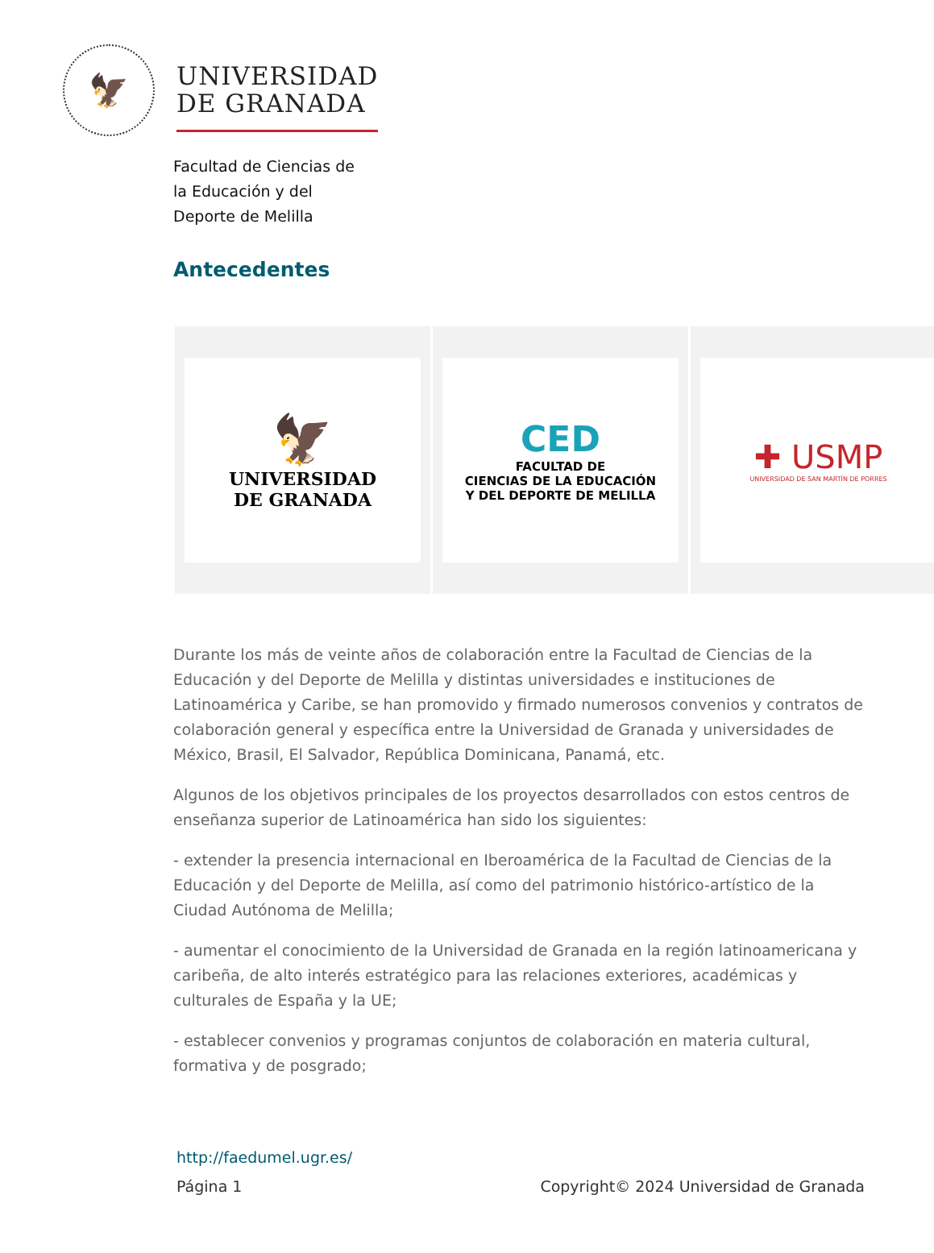🦅
UNIVERSIDAD
DE GRANADA
Facultad de Ciencias de
la Educación y del
Deporte de Melilla
Antecedentes
🦅
UNIVERSIDAD
DE GRANADA
CED
FACULTAD DE
CIENCIAS DE LA EDUCACIÓN
Y DEL DEPORTE DE MELILLA
✚ USMP
UNIVERSIDAD DE SAN MARTÍN DE PORRES
Durante los más de veinte años de colaboración entre la Facultad de Ciencias de la Educación y del Deporte de Melilla y distintas universidades e instituciones de Latinoamérica y Caribe, se han promovido y firmado numerosos convenios y contratos de colaboración general y específica entre la Universidad de Granada y universidades de México, Brasil, El Salvador, República Dominicana, Panamá, etc.
Algunos de los objetivos principales de los proyectos desarrollados con estos centros de enseñanza superior de Latinoamérica han sido los siguientes:
- extender la presencia internacional en Iberoamérica de la Facultad de Ciencias de la Educación y del Deporte de Melilla, así como del patrimonio histórico-artístico de la Ciudad Autónoma de Melilla;
- aumentar el conocimiento de la Universidad de Granada en la región latinoamericana y caribeña, de alto interés estratégico para las relaciones exteriores, académicas y culturales de España y la UE;
- establecer convenios y programas conjuntos de colaboración en materia cultural, formativa y de posgrado;
http://faedumel.ugr.es/
Página 1 Copyright© 2024 Universidad de Granada